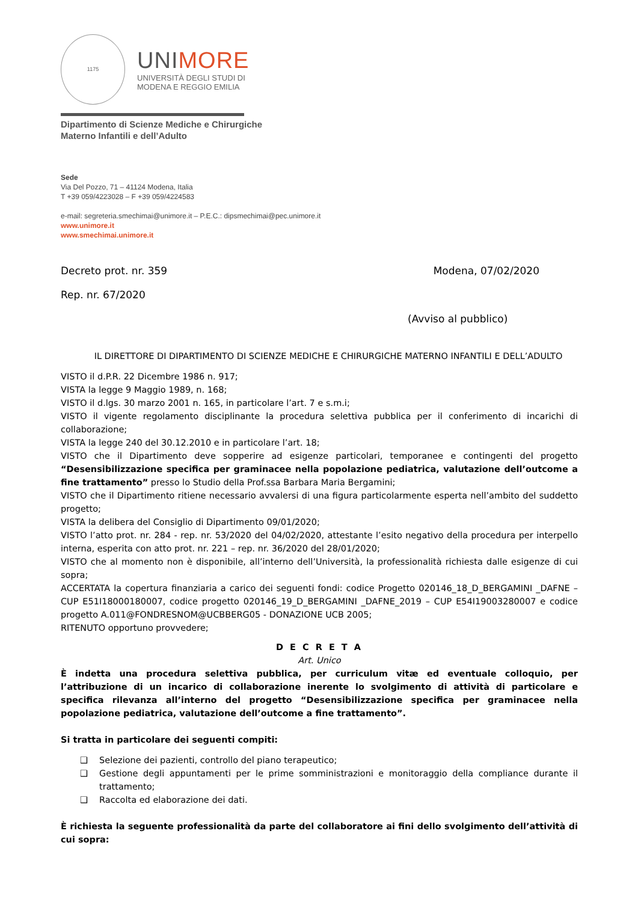1175
UNIMORE
UNIVERSITÀ DEGLI STUDI DI
MODENA E REGGIO EMILIA
Dipartimento di Scienze Mediche e Chirurgiche
Materno Infantili e dell’Adulto
Sede
Via Del Pozzo, 71 – 41124 Modena, Italia
T +39 059/4223028 – F +39 059/4224583
e-mail: segreteria.smechimai@unimore.it – P.E.C.: dipsmechimai@pec.unimore.it
www.unimore.it
www.smechimai.unimore.it
Decreto prot. nr. 359 Modena, 07/02/2020
Rep. nr. 67/2020
(Avviso al pubblico)
IL DIRETTORE DI DIPARTIMENTO DI SCIENZE MEDICHE E CHIRURGICHE MATERNO INFANTILI E DELL’ADULTO
VISTO il d.P.R. 22 Dicembre 1986 n. 917;
VISTA la legge 9 Maggio 1989, n. 168;
VISTO il d.lgs. 30 marzo 2001 n. 165, in particolare l’art. 7 e s.m.i;
VISTO il vigente regolamento disciplinante la procedura selettiva pubblica per il conferimento di incarichi di collaborazione;
VISTA la legge 240 del 30.12.2010 e in particolare l’art. 18;
VISTO che il Dipartimento deve sopperire ad esigenze particolari, temporanee e contingenti del progetto “Desensibilizzazione specifica per graminacee nella popolazione pediatrica, valutazione dell’outcome a fine trattamento” presso lo Studio della Prof.ssa Barbara Maria Bergamini;
VISTO che il Dipartimento ritiene necessario avvalersi di una figura particolarmente esperta nell’ambito del suddetto progetto;
VISTA la delibera del Consiglio di Dipartimento 09/01/2020;
VISTO l’atto prot. nr. 284 - rep. nr. 53/2020 del 04/02/2020, attestante l’esito negativo della procedura per interpello interna, esperita con atto prot. nr. 221 – rep. nr. 36/2020 del 28/01/2020;
VISTO che al momento non è disponibile, all’interno dell’Università, la professionalità richiesta dalle esigenze di cui sopra;
ACCERTATA la copertura finanziaria a carico dei seguenti fondi: codice Progetto 020146_18_D_BERGAMINI _DAFNE – CUP E51I18000180007, codice progetto 020146_19_D_BERGAMINI _DAFNE_2019 – CUP E54I19003280007 e codice progetto A.011@FONDRESNOM@UCBBERG05 - DONAZIONE UCB 2005;
RITENUTO opportuno provvedere;
D E C R E T A
Art. Unico
È indetta una procedura selettiva pubblica, per curriculum vitæ ed eventuale colloquio, per l’attribuzione di un incarico di collaborazione inerente lo svolgimento di attività di particolare e specifica rilevanza all’interno del progetto “Desensibilizzazione specifica per graminacee nella popolazione pediatrica, valutazione dell’outcome a fine trattamento”.
Si tratta in particolare dei seguenti compiti:
❑ Selezione dei pazienti, controllo del piano terapeutico;
❑ Gestione degli appuntamenti per le prime somministrazioni e monitoraggio della compliance durante il trattamento;
❑ Raccolta ed elaborazione dei dati.
È richiesta la seguente professionalità da parte del collaboratore ai fini dello svolgimento dell’attività di cui sopra: